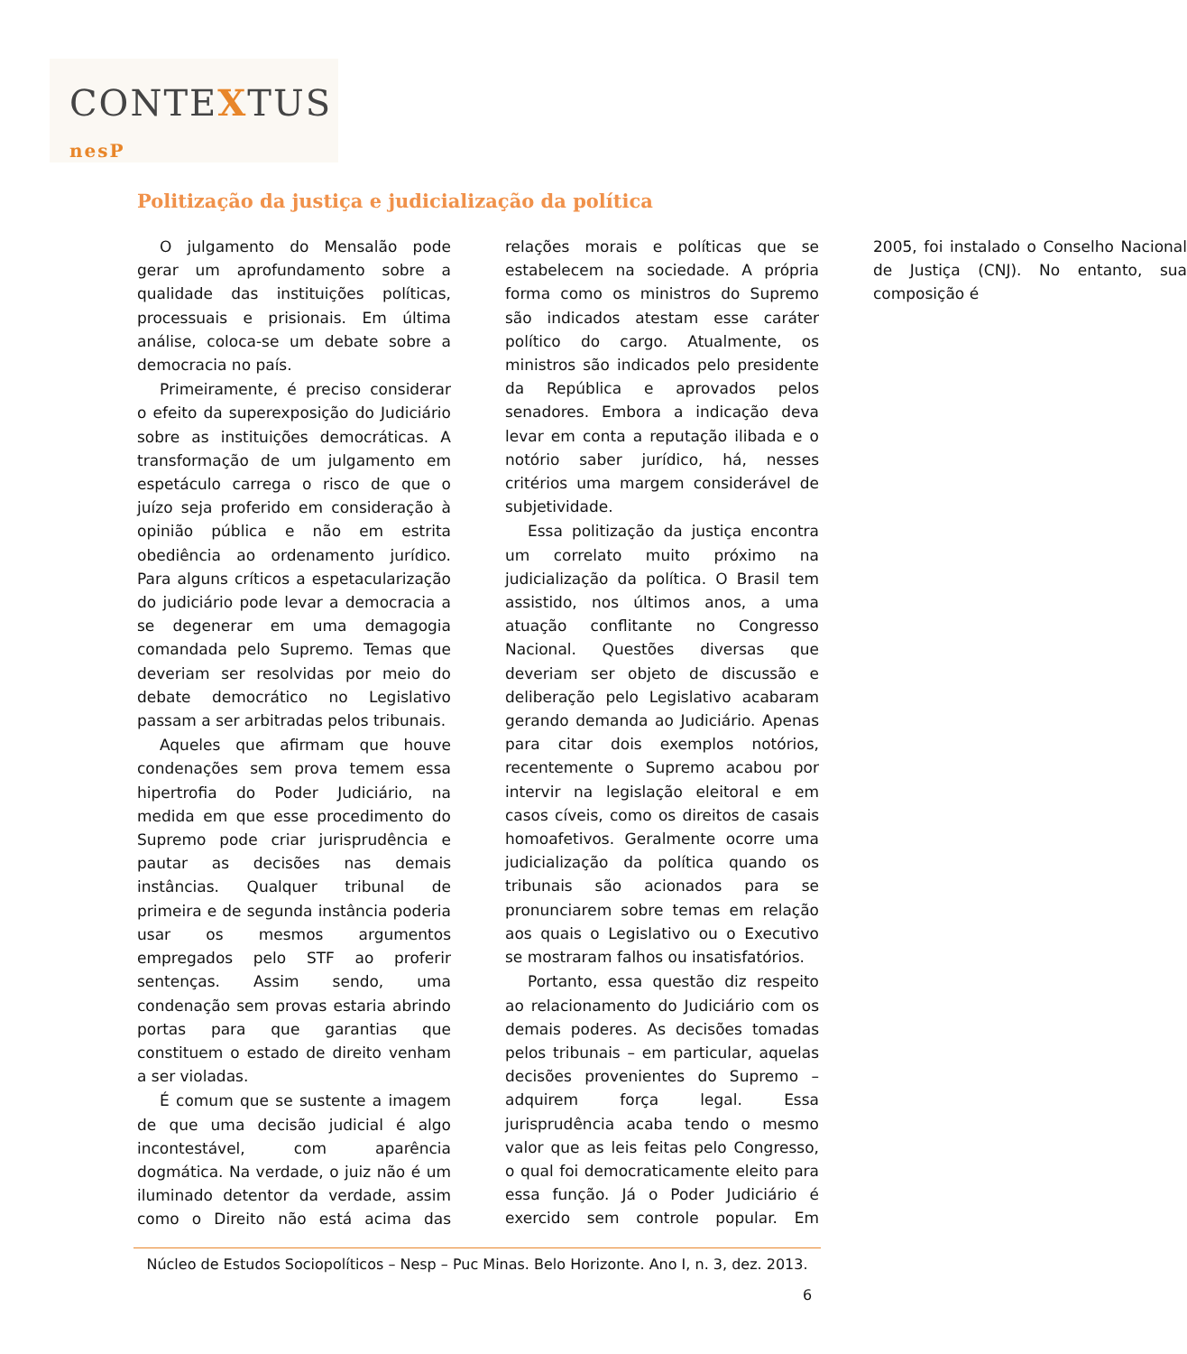CONTEXTUS nesP
Politização da justiça e judicialização da política
O julgamento do Mensalão pode gerar um aprofundamento sobre a qualidade das instituições políticas, processuais e prisionais. Em última análise, coloca-se um debate sobre a democracia no país.
Primeiramente, é preciso considerar o efeito da superexposição do Judiciário sobre as instituições democráticas. A transformação de um julgamento em espetáculo carrega o risco de que o juízo seja proferido em consideração à opinião pública e não em estrita obediência ao ordenamento jurídico. Para alguns críticos a espetacularização do judiciário pode levar a democracia a se degenerar em uma demagogia comandada pelo Supremo. Temas que deveriam ser resolvidas por meio do debate democrático no Legislativo passam a ser arbitradas pelos tribunais.
Aqueles que afirmam que houve condenações sem prova temem essa hipertrofia do Poder Judiciário, na medida em que esse procedimento do Supremo pode criar jurisprudência e pautar as decisões nas demais instâncias. Qualquer tribunal de primeira e de segunda instância poderia usar os mesmos argumentos empregados pelo STF ao proferir sentenças. Assim sendo, uma condenação sem provas estaria abrindo portas para que garantias que constituem o estado de direito venham a ser violadas.
É comum que se sustente a imagem de que uma decisão judicial é algo incontestável, com aparência dogmática. Na verdade, o juiz não é um iluminado detentor da verdade, assim como o Direito não está acima das relações morais e políticas que se estabelecem na sociedade. A própria forma como os ministros do Supremo são indicados atestam esse caráter político do cargo. Atualmente, os ministros são indicados pelo presidente da República e aprovados pelos senadores. Embora a indicação deva levar em conta a reputação ilibada e o notório saber jurídico, há, nesses critérios uma margem considerável de subjetividade.
Essa politização da justiça encontra um correlato muito próximo na judicialização da política. O Brasil tem assistido, nos últimos anos, a uma atuação conflitante no Congresso Nacional. Questões diversas que deveriam ser objeto de discussão e deliberação pelo Legislativo acabaram gerando demanda ao Judiciário. Apenas para citar dois exemplos notórios, recentemente o Supremo acabou por intervir na legislação eleitoral e em casos cíveis, como os direitos de casais homoafetivos. Geralmente ocorre uma judicialização da política quando os tribunais são acionados para se pronunciarem sobre temas em relação aos quais o Legislativo ou o Executivo se mostraram falhos ou insatisfatórios.
Portanto, essa questão diz respeito ao relacionamento do Judiciário com os demais poderes. As decisões tomadas pelos tribunais – em particular, aquelas decisões provenientes do Supremo – adquirem força legal. Essa jurisprudência acaba tendo o mesmo valor que as leis feitas pelo Congresso, o qual foi democraticamente eleito para essa função. Já o Poder Judiciário é exercido sem controle popular. Em 2005, foi instalado o Conselho Nacional de Justiça (CNJ). No entanto, sua composição é
Núcleo de Estudos Sociopolíticos – Nesp – Puc Minas. Belo Horizonte. Ano I, n. 3, dez. 2013.
6